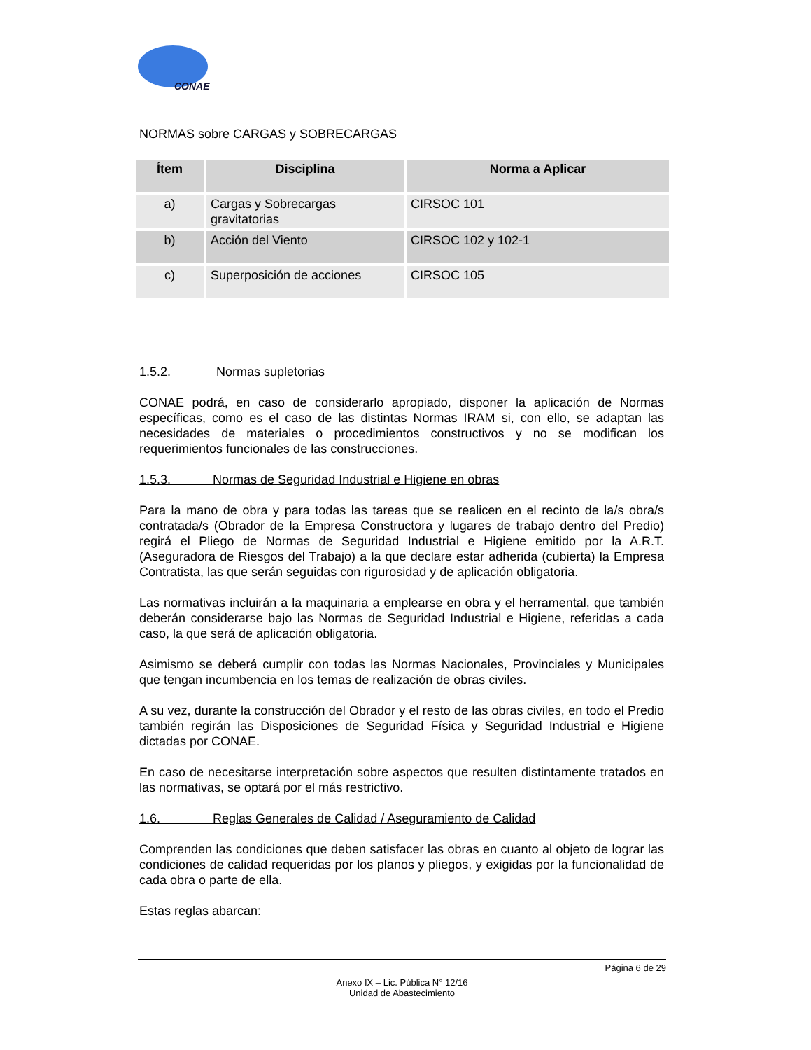CONAE
NORMAS sobre CARGAS y SOBRECARGAS
| Ítem | Disciplina | Norma a Aplicar |
| --- | --- | --- |
| a) | Cargas y Sobrecargas gravitatorias | CIRSOC 101 |
| b) | Acción del Viento | CIRSOC 102 y 102-1 |
| c) | Superposición de acciones | CIRSOC 105 |
1.5.2. Normas supletorias
CONAE podrá, en caso de considerarlo apropiado, disponer la aplicación de Normas específicas, como es el caso de las distintas Normas IRAM si, con ello, se adaptan las necesidades de materiales o procedimientos constructivos y no se modifican los requerimientos funcionales de las construcciones.
1.5.3. Normas de Seguridad Industrial e Higiene en obras
Para la mano de obra y para todas las tareas que se realicen en el recinto de la/s obra/s contratada/s (Obrador de la Empresa Constructora y lugares de trabajo dentro del Predio) regirá el Pliego de Normas de Seguridad Industrial e Higiene emitido por la A.R.T. (Aseguradora de Riesgos del Trabajo) a la que declare estar adherida (cubierta) la Empresa Contratista, las que serán seguidas con rigurosidad y de aplicación obligatoria.
Las normativas incluirán a la maquinaria a emplearse en obra y el herramental, que también deberán considerarse bajo las Normas de Seguridad Industrial e Higiene, referidas a cada caso, la que será de aplicación obligatoria.
Asimismo se deberá cumplir con todas las Normas Nacionales, Provinciales y Municipales que tengan incumbencia en los temas de realización de obras civiles.
A su vez, durante la construcción del Obrador y el resto de las obras civiles, en todo el Predio también regirán las Disposiciones de Seguridad Física y Seguridad Industrial e Higiene dictadas por CONAE.
En caso de necesitarse interpretación sobre aspectos que resulten distintamente tratados en las normativas, se optará por el más restrictivo.
1.6. Reglas Generales de Calidad / Aseguramiento de Calidad
Comprenden las condiciones que deben satisfacer las obras en cuanto al objeto de lograr las condiciones de calidad requeridas por los planos y pliegos, y exigidas por la funcionalidad de cada obra o parte de ella.
Estas reglas abarcan:
Página 6 de 29
Anexo IX – Lic. Pública N° 12/16
Unidad de Abastecimiento